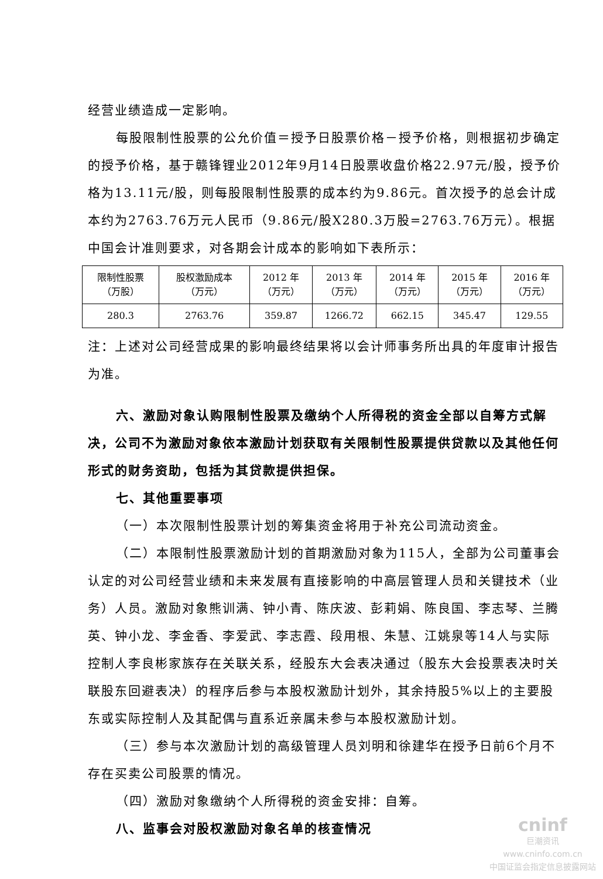经营业绩造成一定影响。
每股限制性股票的公允价值＝授予日股票价格－授予价格，则根据初步确定的授予价格，基于赣锋锂业2012年9月14日股票收盘价格22.97元/股，授予价格为13.11元/股，则每股限制性股票的成本约为9.86元。首次授予的总会计成本约为2763.76万元人民币（9.86元/股X280.3万股=2763.76万元）。根据中国会计准则要求，对各期会计成本的影响如下表所示：
| 限制性股票 （万股） | 股权激励成本 （万元） | 2012 年 （万元） | 2013 年 （万元） | 2014 年 （万元） | 2015 年 （万元） | 2016 年 （万元） |
| 280.3 | 2763.76 | 359.87 | 1266.72 | 662.15 | 345.47 | 129.55 |
注：上述对公司经营成果的影响最终结果将以会计师事务所出具的年度审计报告为准。
六、激励对象认购限制性股票及缴纳个人所得税的资金全部以自筹方式解决，公司不为激励对象依本激励计划获取有关限制性股票提供贷款以及其他任何形式的财务资助，包括为其贷款提供担保。
七、其他重要事项
（一）本次限制性股票计划的筹集资金将用于补充公司流动资金。
（二）本限制性股票激励计划的首期激励对象为115人，全部为公司董事会认定的对公司经营业绩和未来发展有直接影响的中高层管理人员和关键技术（业务）人员。激励对象熊训满、钟小青、陈庆波、彭莉娟、陈良国、李志琴、兰腾英、钟小龙、李金香、李爱武、李志霞、段用根、朱慧、江姚泉等14人与实际控制人李良彬家族存在关联关系，经股东大会表决通过（股东大会投票表决时关联股东回避表决）的程序后参与本股权激励计划外，其余持股5%以上的主要股东或实际控制人及其配偶与直系近亲属未参与本股权激励计划。
（三）参与本次激励计划的高级管理人员刘明和徐建华在授予日前6个月不存在买卖公司股票的情况。
（四）激励对象缴纳个人所得税的资金安排：自筹。
八、监事会对股权激励对象名单的核查情况
cninf
巨潮资讯
www.cninfo.com.cn
中国证监会指定信息披露网站